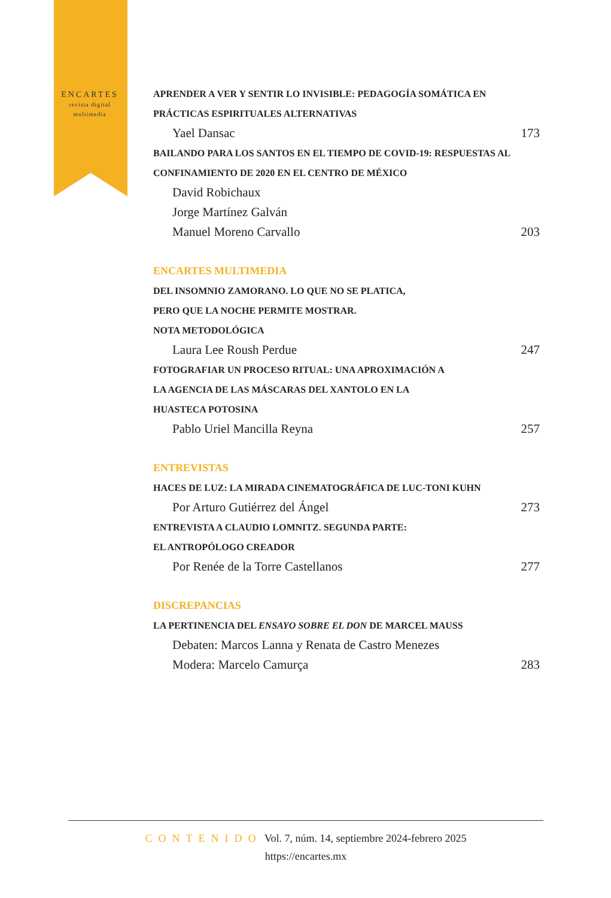ENCARTES
revista digital multimedia
APRENDER A VER Y SENTIR LO INVISIBLE: PEDAGOGÍA SOMÁTICA EN PRÁCTICAS ESPIRITUALES ALTERNATIVAS
Yael Dansac 173
BAILANDO PARA LOS SANTOS EN EL TIEMPO DE COVID-19: RESPUESTAS AL CONFINAMIENTO DE 2020 EN EL CENTRO DE MÉXICO
David Robichaux
Jorge Martínez Galván
Manuel Moreno Carvallo 203
ENCARTES MULTIMEDIA
DEL INSOMNIO ZAMORANO. LO QUE NO SE PLATICA,
PERO QUE LA NOCHE PERMITE MOSTRAR.
NOTA METODOLÓGICA
Laura Lee Roush Perdue 247
FOTOGRAFIAR UN PROCESO RITUAL: UNA APROXIMACIÓN A
LA AGENCIA DE LAS MÁSCARAS DEL XANTOLO EN LA
HUASTECA POTOSINA
Pablo Uriel Mancilla Reyna 257
ENTREVISTAS
HACES DE LUZ: LA MIRADA CINEMATOGRÁFICA DE LUC-TONI KUHN
Por Arturo Gutiérrez del Ángel 273
ENTREVISTA A CLAUDIO LOMNITZ. SEGUNDA PARTE:
EL ANTROPÓLOGO CREADOR
Por Renée de la Torre Castellanos 277
DISCREPANCIAS
LA PERTINENCIA DEL ENSAYO SOBRE EL DON DE MARCEL MAUSS
Debaten: Marcos Lanna y Renata de Castro Menezes
Modera: Marcelo Camurça 283
CONTENIDO Vol. 7, núm. 14, septiembre 2024-febrero 2025
https://encartes.mx